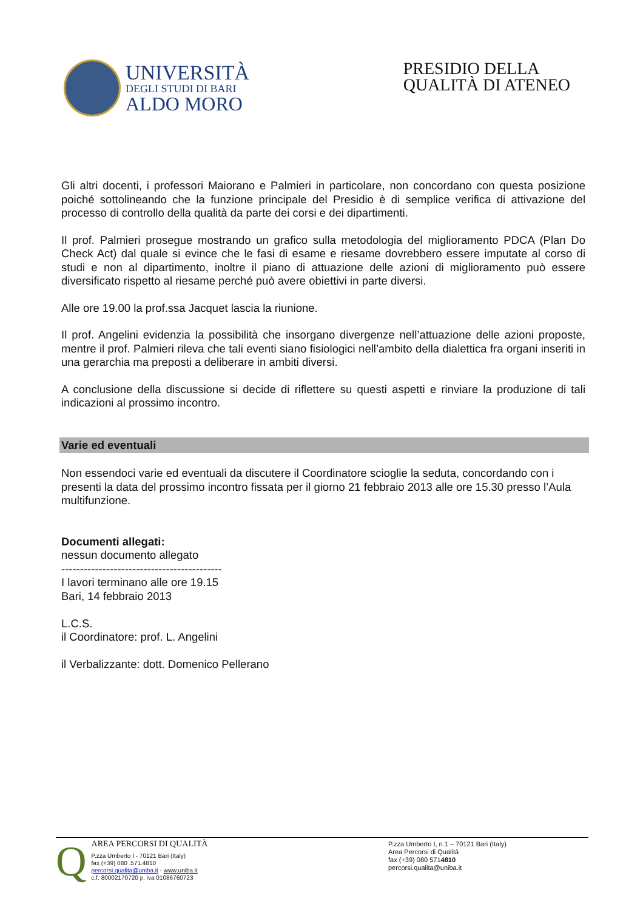UNIVERSITÀ
DEGLI STUDI DI BARI
ALDO MORO
PRESIDIO DELLA
QUALITÀ DI ATENEO
Gli altri docenti, i professori Maiorano e Palmieri in particolare, non concordano con questa posizione poiché sottolineando che la funzione principale del Presidio è di semplice verifica di attivazione del processo di controllo della qualità da parte dei corsi e dei dipartimenti.
Il prof. Palmieri prosegue mostrando un grafico sulla metodologia del miglioramento PDCA (Plan Do Check Act) dal quale si evince che le fasi di esame e riesame dovrebbero essere imputate al corso di studi e non al dipartimento, inoltre il piano di attuazione delle azioni di miglioramento può essere diversificato rispetto al riesame perché può avere obiettivi in parte diversi.
Alle ore 19.00 la prof.ssa Jacquet lascia la riunione.
Il prof. Angelini evidenzia la possibilità che insorgano divergenze nell’attuazione delle azioni proposte, mentre il prof. Palmieri rileva che tali eventi siano fisiologici nell’ambito della dialettica fra organi inseriti in una gerarchia ma preposti a deliberare in ambiti diversi.
A conclusione della discussione si decide di riflettere su questi aspetti e rinviare la produzione di tali indicazioni al prossimo incontro.
Varie ed eventuali
Non essendoci varie ed eventuali da discutere il Coordinatore scioglie la seduta, concordando con i presenti la data del prossimo incontro fissata per il giorno 21 febbraio 2013 alle ore 15.30 presso l’Aula multifunzione.
Documenti allegati:
nessun documento allegato
-------------------------------------------
I lavori terminano alle ore 19.15
Bari, 14 febbraio 2013
L.C.S.
il Coordinatore: prof. L. Angelini
il Verbalizzante: dott. Domenico Pellerano
Q
AREA PERCORSI DI QUALITÀ
P.zza Umberto I - 70121 Bari (Italy)
fax (+39) 080 .571.4810
percorsi.qualita@uniba.it - www.uniba.it
c.f. 80002170720 p. iva 01086760723
P.zza Umberto I, n.1 – 70121 Bari (Italy)
Area Percorsi di Qualità
fax (+39) 080 5714810
percorsi.qualita@uniba.it